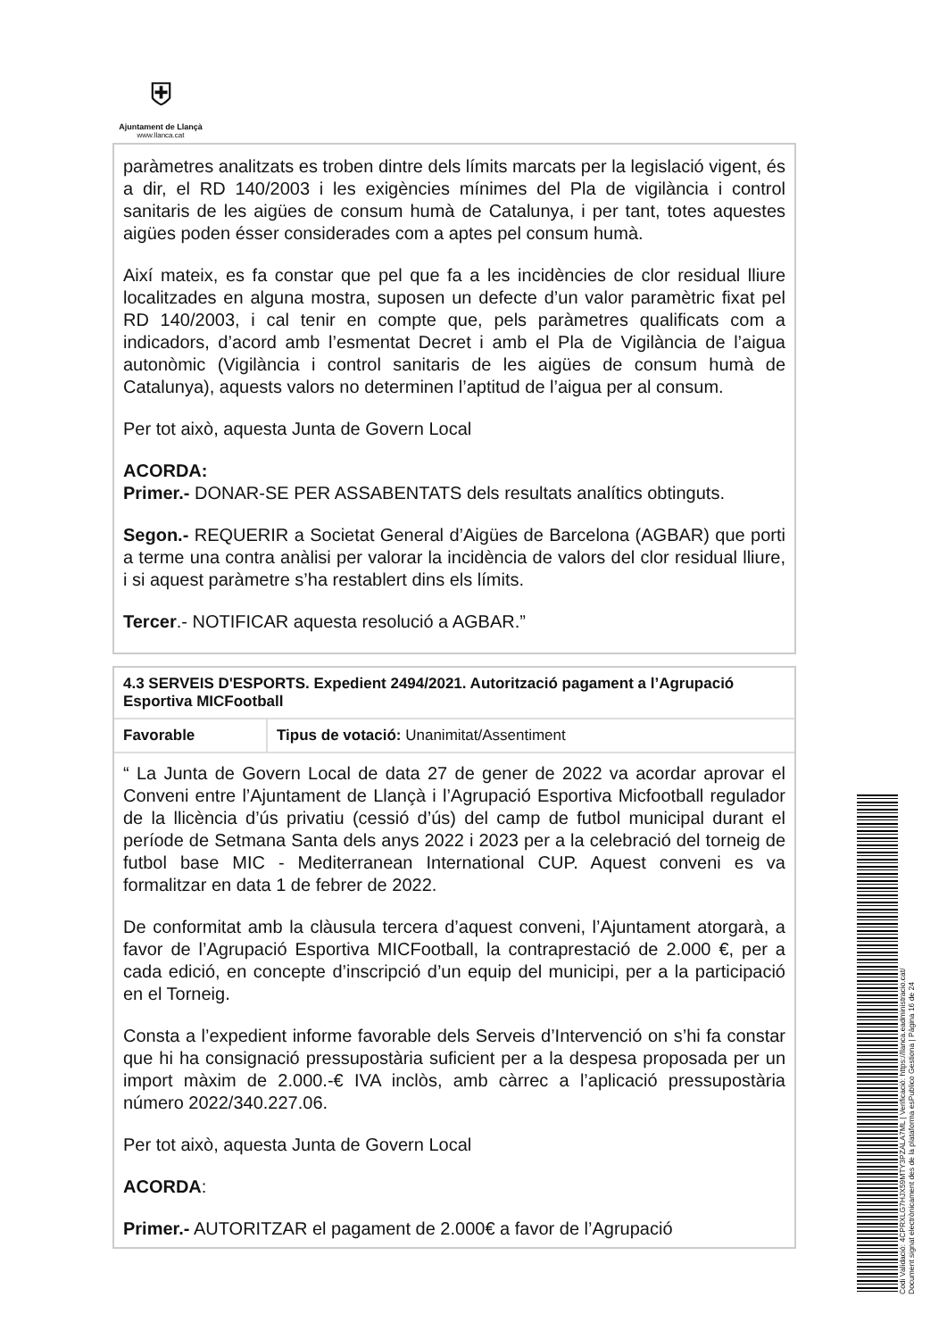⛨
Ajuntament de Llançà
www.llanca.cat
paràmetres analitzats es troben dintre dels límits marcats per la legislació vigent, és a dir, el RD 140/2003 i les exigències mínimes del Pla de vigilància i control sanitaris de les aigües de consum humà de Catalunya, i per tant, totes aquestes aigües poden ésser considerades com a aptes pel consum humà.
Així mateix, es fa constar que pel que fa a les incidències de clor residual lliure localitzades en alguna mostra, suposen un defecte d’un valor paramètric fixat pel RD 140/2003, i cal tenir en compte que, pels paràmetres qualificats com a indicadors, d’acord amb l’esmentat Decret i amb el Pla de Vigilància de l’aigua autonòmic (Vigilància i control sanitaris de les aigües de consum humà de Catalunya), aquests valors no determinen l’aptitud de l’aigua per al consum.
Per tot això, aquesta Junta de Govern Local
ACORDA:
Primer.- DONAR-SE PER ASSABENTATS dels resultats analítics obtinguts.
Segon.- REQUERIR a Societat General d’Aigües de Barcelona (AGBAR) que porti a terme una contra anàlisi per valorar la incidència de valors del clor residual lliure, i si aquest paràmetre s’ha restablert dins els límits.
Tercer.- NOTIFICAR aquesta resolució a AGBAR.”
| 4.3 SERVEIS D'ESPORTS. Expedient 2494/2021. Autorització pagament a l’Agrupació Esportiva MICFootball | |
| Favorable | Tipus de votació: Unanimitat/Assentiment |
“ La Junta de Govern Local de data 27 de gener de 2022 va acordar aprovar el Conveni entre l’Ajuntament de Llançà i l’Agrupació Esportiva Micfootball regulador de la llicència d’ús privatiu (cessió d’ús) del camp de futbol municipal durant el període de Setmana Santa dels anys 2022 i 2023 per a la celebració del torneig de futbol base MIC - Mediterranean International CUP. Aquest conveni es va formalitzar en data 1 de febrer de 2022.
De conformitat amb la clàusula tercera d’aquest conveni, l’Ajuntament atorgarà, a favor de l’Agrupació Esportiva MICFootball, la contraprestació de 2.000 €, per a cada edició, en concepte d’inscripció d’un equip del municipi, per a la participació en el Torneig.
Consta a l’expedient informe favorable dels Serveis d’Intervenció on s’hi fa constar que hi ha consignació pressupostària suficient per a la despesa proposada per un import màxim de 2.000.-€ IVA inclòs, amb càrrec a l’aplicació pressupostària número 2022/340.227.06.
Per tot això, aquesta Junta de Govern Local
ACORDA:
Primer.- AUTORITZAR el pagament de 2.000€ a favor de l’Agrupació
Codi Validació: 4CPRXLG7HJX59MTY3PZALA7ML | Verificació: https://llanca.eadministracio.cat/
Document signat electrònicament des de la plataforma esPublico Gestiona | Pàgina 16 de 24